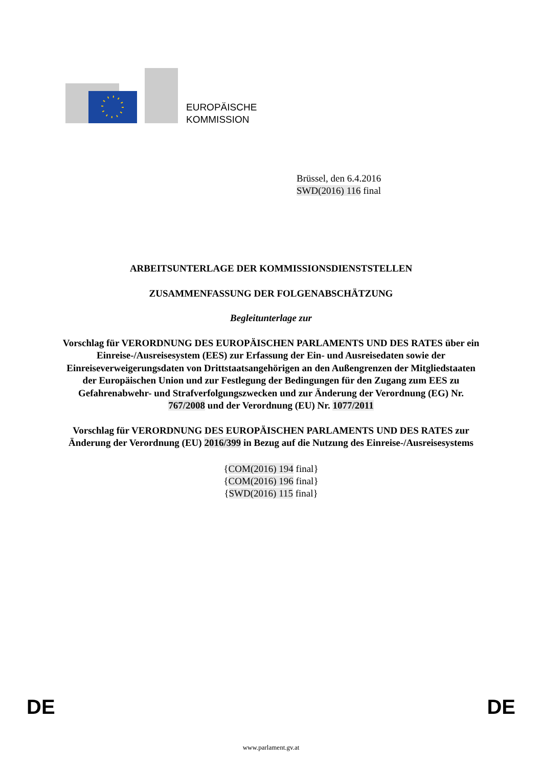EUROPÄISCHE
KOMMISSION
Brüssel, den 6.4.2016
SWD(2016) 116 final
ARBEITSUNTERLAGE DER KOMMISSIONSDIENSTSTELLEN
ZUSAMMENFASSUNG DER FOLGENABSCHÄTZUNG
Begleitunterlage zur
Vorschlag für VERORDNUNG DES EUROPÄISCHEN PARLAMENTS UND DES RATES über ein Einreise-/Ausreisesystem (EES) zur Erfassung der Ein- und Ausreisedaten sowie der Einreiseverweigerungsdaten von Drittstaatsangehörigen an den Außengrenzen der Mitgliedstaaten der Europäischen Union und zur Festlegung der Bedingungen für den Zugang zum EES zu Gefahrenabwehr- und Strafverfolgungszwecken und zur Änderung der Verordnung (EG) Nr. 767/2008 und der Verordnung (EU) Nr. 1077/2011
Vorschlag für VERORDNUNG DES EUROPÄISCHEN PARLAMENTS UND DES RATES zur Änderung der Verordnung (EU) 2016/399 in Bezug auf die Nutzung des Einreise-/Ausreisesystems
{COM(2016) 194 final}
{COM(2016) 196 final}
{SWD(2016) 115 final}
DE DE
www.parlament.gv.at